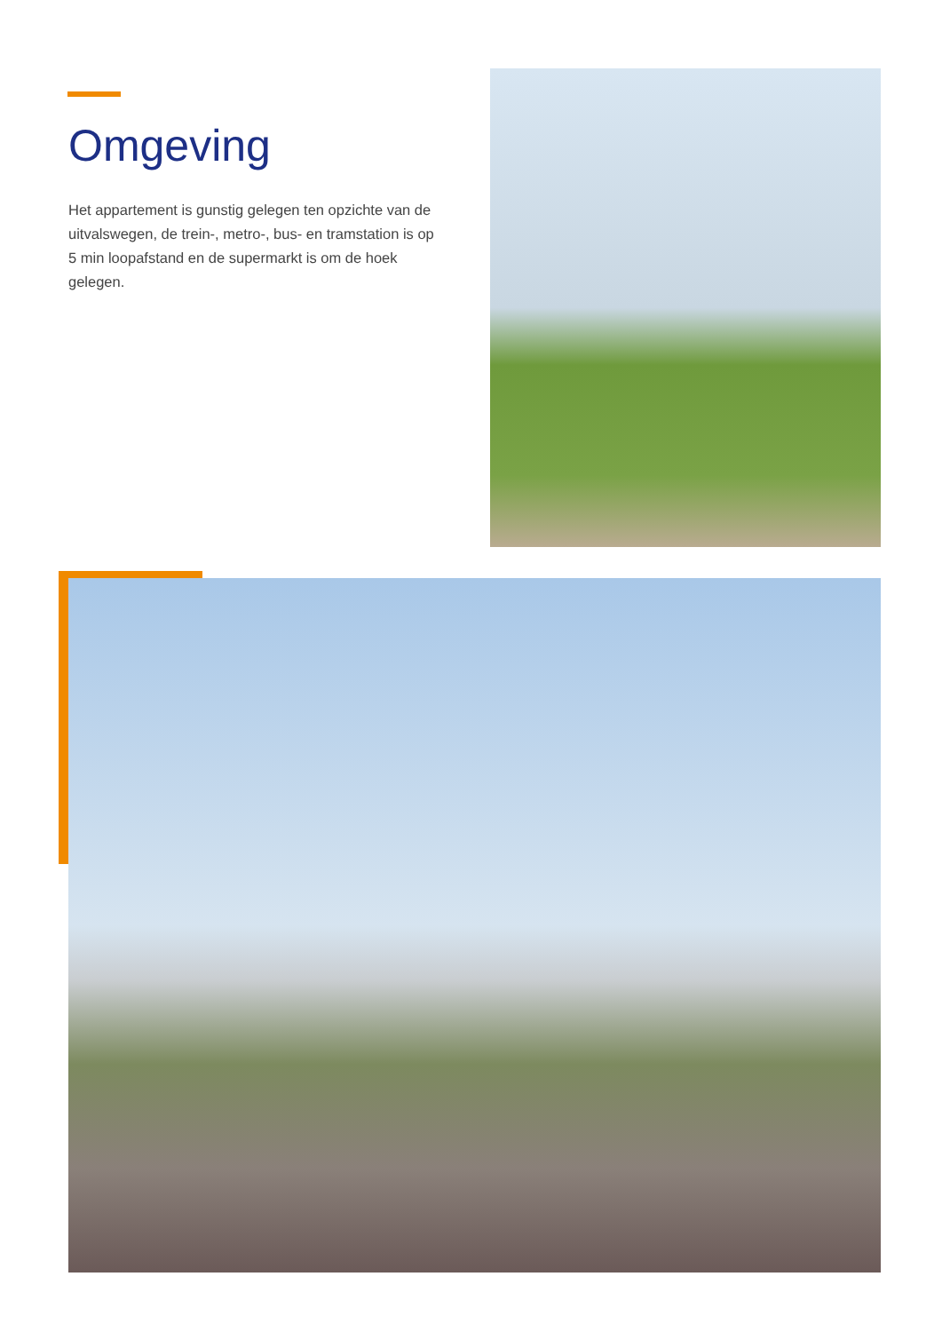Omgeving
Het appartement is gunstig gelegen ten opzichte van de uitvalswegen, de trein-, metro-, bus- en tramstation is op 5 min loopafstand en de supermarkt is om de hoek gelegen.